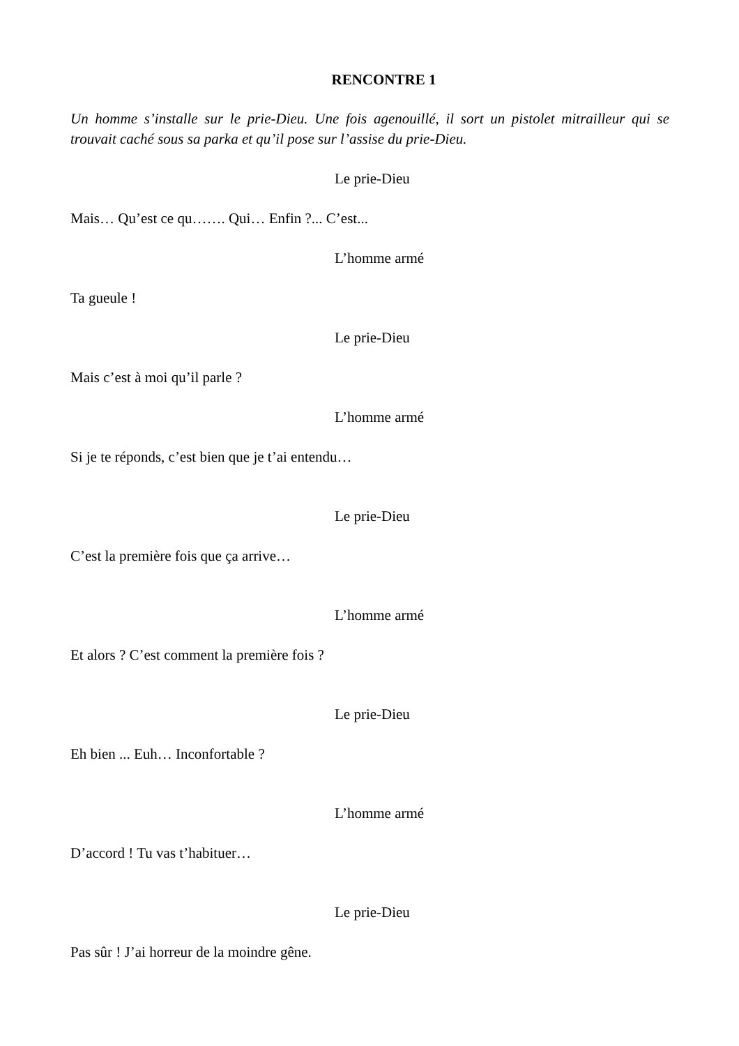RENCONTRE 1
Un homme s’installe sur le prie-Dieu. Une fois agenouillé, il sort un pistolet mitrailleur qui se trouvait caché sous sa parka et qu’il pose sur l’assise du prie-Dieu.
Le prie-Dieu
Mais… Qu’est ce qu……. Qui… Enfin ?... C’est...
L’homme armé
Ta gueule !
Le prie-Dieu
Mais c’est à moi qu’il parle ?
L’homme armé
Si je te réponds, c’est bien que je t’ai entendu…
Le prie-Dieu
C’est la première fois que ça arrive…
L’homme armé
Et alors ? C’est comment la première fois ?
Le prie-Dieu
Eh bien ... Euh… Inconfortable ?
L’homme armé
D’accord ! Tu vas t’habituer…
Le prie-Dieu
Pas sûr ! J’ai horreur de la moindre gêne.